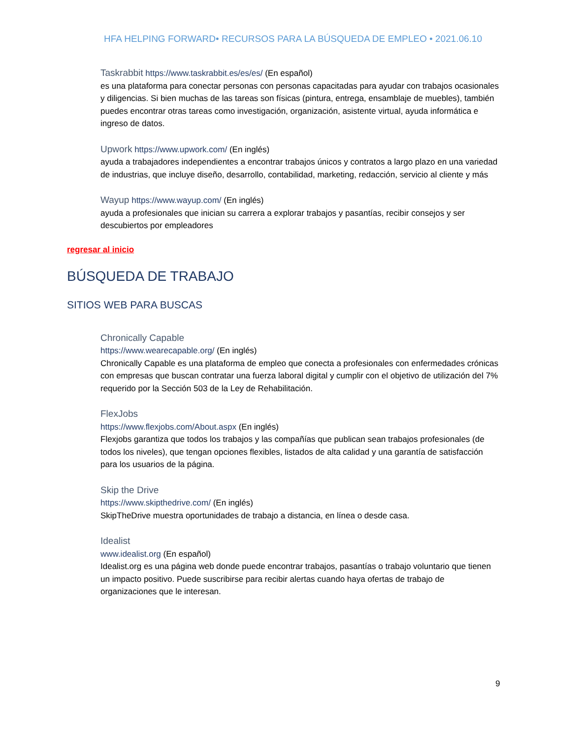HFA HELPING FORWARD• RECURSOS PARA LA BÚSQUEDA DE EMPLEO • 2021.06.10
Taskrabbit https://www.taskrabbit.es/es/es/ (En español)
es una plataforma para conectar personas con personas capacitadas para ayudar con trabajos ocasionales y diligencias. Si bien muchas de las tareas son físicas (pintura, entrega, ensamblaje de muebles), también puedes encontrar otras tareas como investigación, organización, asistente virtual, ayuda informática e ingreso de datos.
Upwork https://www.upwork.com/ (En inglés)
ayuda a trabajadores independientes a encontrar trabajos únicos y contratos a largo plazo en una variedad de industrias, que incluye diseño, desarrollo, contabilidad, marketing, redacción, servicio al cliente y más
Wayup https://www.wayup.com/ (En inglés)
ayuda a profesionales que inician su carrera a explorar trabajos y pasantías, recibir consejos y ser descubiertos por empleadores
regresar al inicio
BÚSQUEDA DE TRABAJO
SITIOS WEB PARA BUSCAS
Chronically Capable
https://www.wearecapable.org/ (En inglés)
Chronically Capable es una plataforma de empleo que conecta a profesionales con enfermedades crónicas con empresas que buscan contratar una fuerza laboral digital y cumplir con el objetivo de utilización del 7% requerido por la Sección 503 de la Ley de Rehabilitación.
FlexJobs
https://www.flexjobs.com/About.aspx (En inglés)
Flexjobs garantiza que todos los trabajos y las compañías que publican sean trabajos profesionales (de todos los niveles), que tengan opciones flexibles, listados de alta calidad y una garantía de satisfacción para los usuarios de la página.
Skip the Drive
https://www.skipthedrive.com/ (En inglés)
SkipTheDrive muestra oportunidades de trabajo a distancia, en línea o desde casa.
Idealist
www.idealist.org (En español)
Idealist.org es una página web donde puede encontrar trabajos, pasantías o trabajo voluntario que tienen un impacto positivo. Puede suscribirse para recibir alertas cuando haya ofertas de trabajo de organizaciones que le interesan.
9